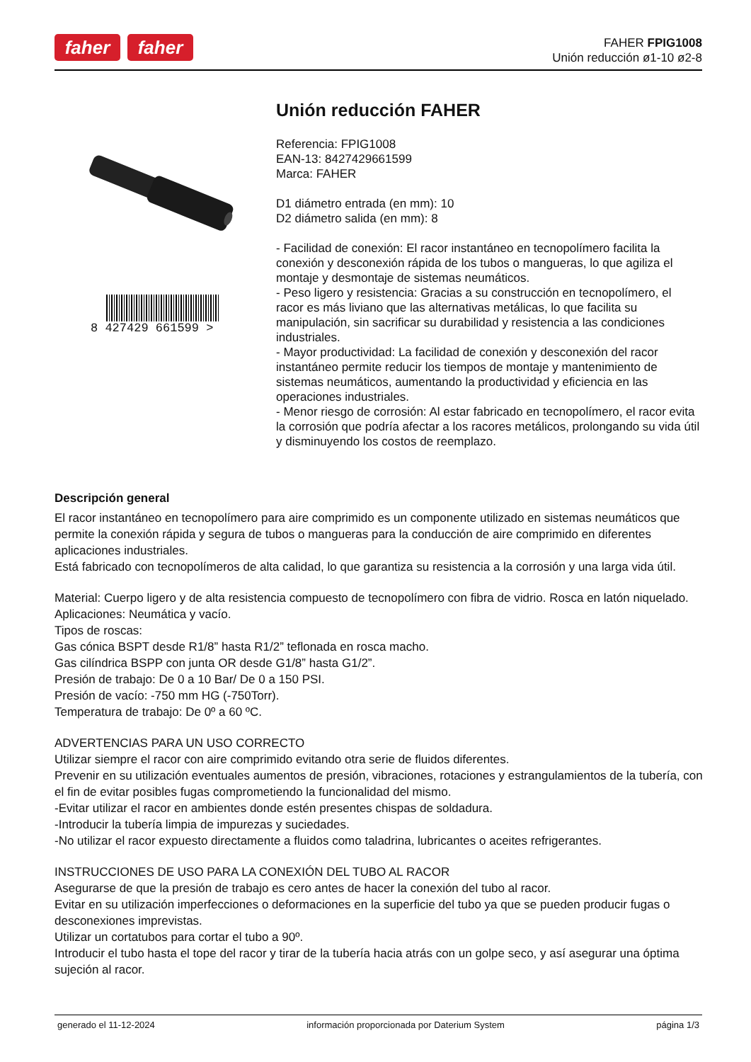faher faher
FAHER FPIG1008
Unión reducción ø1-10 ø2-8
8 427429 661599 >
Unión reducción FAHER
Referencia: FPIG1008
EAN-13: 8427429661599
Marca: FAHER
D1 diámetro entrada (en mm): 10
D2 diámetro salida (en mm): 8
- Facilidad de conexión: El racor instantáneo en tecnopolímero facilita la conexión y desconexión rápida de los tubos o mangueras, lo que agiliza el montaje y desmontaje de sistemas neumáticos.
- Peso ligero y resistencia: Gracias a su construcción en tecnopolímero, el racor es más liviano que las alternativas metálicas, lo que facilita su manipulación, sin sacrificar su durabilidad y resistencia a las condiciones industriales.
- Mayor productividad: La facilidad de conexión y desconexión del racor instantáneo permite reducir los tiempos de montaje y mantenimiento de sistemas neumáticos, aumentando la productividad y eficiencia en las operaciones industriales.
- Menor riesgo de corrosión: Al estar fabricado en tecnopolímero, el racor evita la corrosión que podría afectar a los racores metálicos, prolongando su vida útil y disminuyendo los costos de reemplazo.
Descripción general
El racor instantáneo en tecnopolímero para aire comprimido es un componente utilizado en sistemas neumáticos que permite la conexión rápida y segura de tubos o mangueras para la conducción de aire comprimido en diferentes aplicaciones industriales.
Está fabricado con tecnopolímeros de alta calidad, lo que garantiza su resistencia a la corrosión y una larga vida útil.
Material: Cuerpo ligero y de alta resistencia compuesto de tecnopolímero con fibra de vidrio. Rosca en latón niquelado.
Aplicaciones: Neumática y vacío.
Tipos de roscas:
Gas cónica BSPT desde R1/8” hasta R1/2” teflonada en rosca macho.
Gas cilíndrica BSPP con junta OR desde G1/8” hasta G1/2”.
Presión de trabajo: De 0 a 10 Bar/ De 0 a 150 PSI.
Presión de vacío: -750 mm HG (-750Torr).
Temperatura de trabajo: De 0º a 60 ºC.
ADVERTENCIAS PARA UN USO CORRECTO
Utilizar siempre el racor con aire comprimido evitando otra serie de fluidos diferentes.
Prevenir en su utilización eventuales aumentos de presión, vibraciones, rotaciones y estrangulamientos de la tubería, con el fin de evitar posibles fugas comprometiendo la funcionalidad del mismo.
-Evitar utilizar el racor en ambientes donde estén presentes chispas de soldadura.
-Introducir la tubería limpia de impurezas y suciedades.
-No utilizar el racor expuesto directamente a fluidos como taladrina, lubricantes o aceites refrigerantes.
INSTRUCCIONES DE USO PARA LA CONEXIÓN DEL TUBO AL RACOR
Asegurarse de que la presión de trabajo es cero antes de hacer la conexión del tubo al racor.
Evitar en su utilización imperfecciones o deformaciones en la superficie del tubo ya que se pueden producir fugas o desconexiones imprevistas.
Utilizar un cortatubos para cortar el tubo a 90º.
Introducir el tubo hasta el tope del racor y tirar de la tubería hacia atrás con un golpe seco, y así asegurar una óptima sujeción al racor.
generado el 11-12-2024 información proporcionada por Daterium System página 1/3